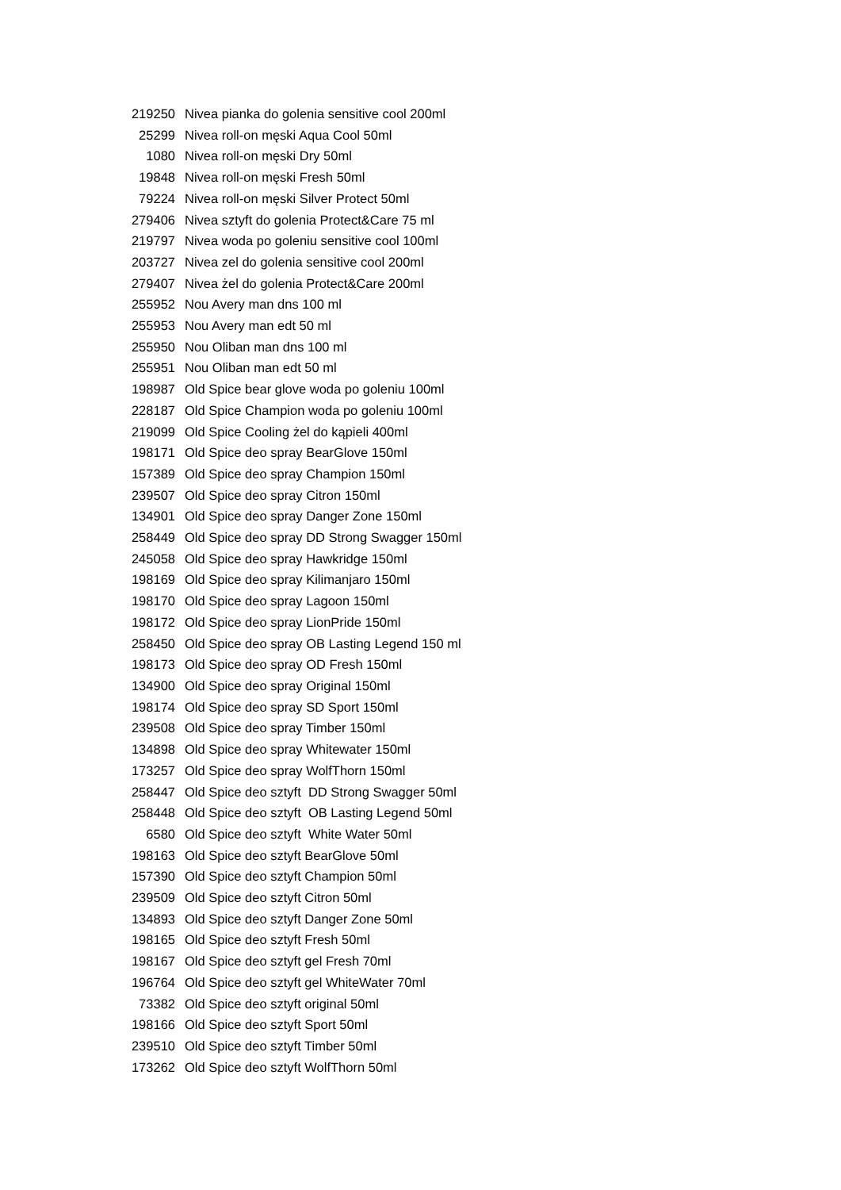| 219250 | Nivea pianka do golenia sensitive cool 200ml |
| 25299 | Nivea roll-on męski Aqua Cool 50ml |
| 1080 | Nivea roll-on męski Dry 50ml |
| 19848 | Nivea roll-on męski Fresh 50ml |
| 79224 | Nivea roll-on męski Silver Protect 50ml |
| 279406 | Nivea sztyft do golenia Protect&Care 75 ml |
| 219797 | Nivea woda po goleniu sensitive cool 100ml |
| 203727 | Nivea zel do golenia sensitive cool 200ml |
| 279407 | Nivea żel do golenia Protect&Care 200ml |
| 255952 | Nou Avery man dns 100 ml |
| 255953 | Nou Avery man edt 50 ml |
| 255950 | Nou Oliban man dns 100 ml |
| 255951 | Nou Oliban man edt 50 ml |
| 198987 | Old Spice bear glove woda po goleniu 100ml |
| 228187 | Old Spice Champion woda po goleniu 100ml |
| 219099 | Old Spice Cooling żel do kąpieli 400ml |
| 198171 | Old Spice deo spray BearGlove 150ml |
| 157389 | Old Spice deo spray Champion 150ml |
| 239507 | Old Spice deo spray Citron 150ml |
| 134901 | Old Spice deo spray Danger Zone 150ml |
| 258449 | Old Spice deo spray DD Strong Swagger 150ml |
| 245058 | Old Spice deo spray Hawkridge 150ml |
| 198169 | Old Spice deo spray Kilimanjaro 150ml |
| 198170 | Old Spice deo spray Lagoon 150ml |
| 198172 | Old Spice deo spray LionPride 150ml |
| 258450 | Old Spice deo spray OB Lasting Legend 150 ml |
| 198173 | Old Spice deo spray OD Fresh 150ml |
| 134900 | Old Spice deo spray Original 150ml |
| 198174 | Old Spice deo spray SD Sport 150ml |
| 239508 | Old Spice deo spray Timber 150ml |
| 134898 | Old Spice deo spray Whitewater 150ml |
| 173257 | Old Spice deo spray WolfThorn 150ml |
| 258447 | Old Spice deo sztyft DD Strong Swagger 50ml |
| 258448 | Old Spice deo sztyft OB Lasting Legend 50ml |
| 6580 | Old Spice deo sztyft White Water 50ml |
| 198163 | Old Spice deo sztyft BearGlove 50ml |
| 157390 | Old Spice deo sztyft Champion 50ml |
| 239509 | Old Spice deo sztyft Citron 50ml |
| 134893 | Old Spice deo sztyft Danger Zone 50ml |
| 198165 | Old Spice deo sztyft Fresh 50ml |
| 198167 | Old Spice deo sztyft gel Fresh 70ml |
| 196764 | Old Spice deo sztyft gel WhiteWater 70ml |
| 73382 | Old Spice deo sztyft original 50ml |
| 198166 | Old Spice deo sztyft Sport 50ml |
| 239510 | Old Spice deo sztyft Timber 50ml |
| 173262 | Old Spice deo sztyft WolfThorn 50ml |